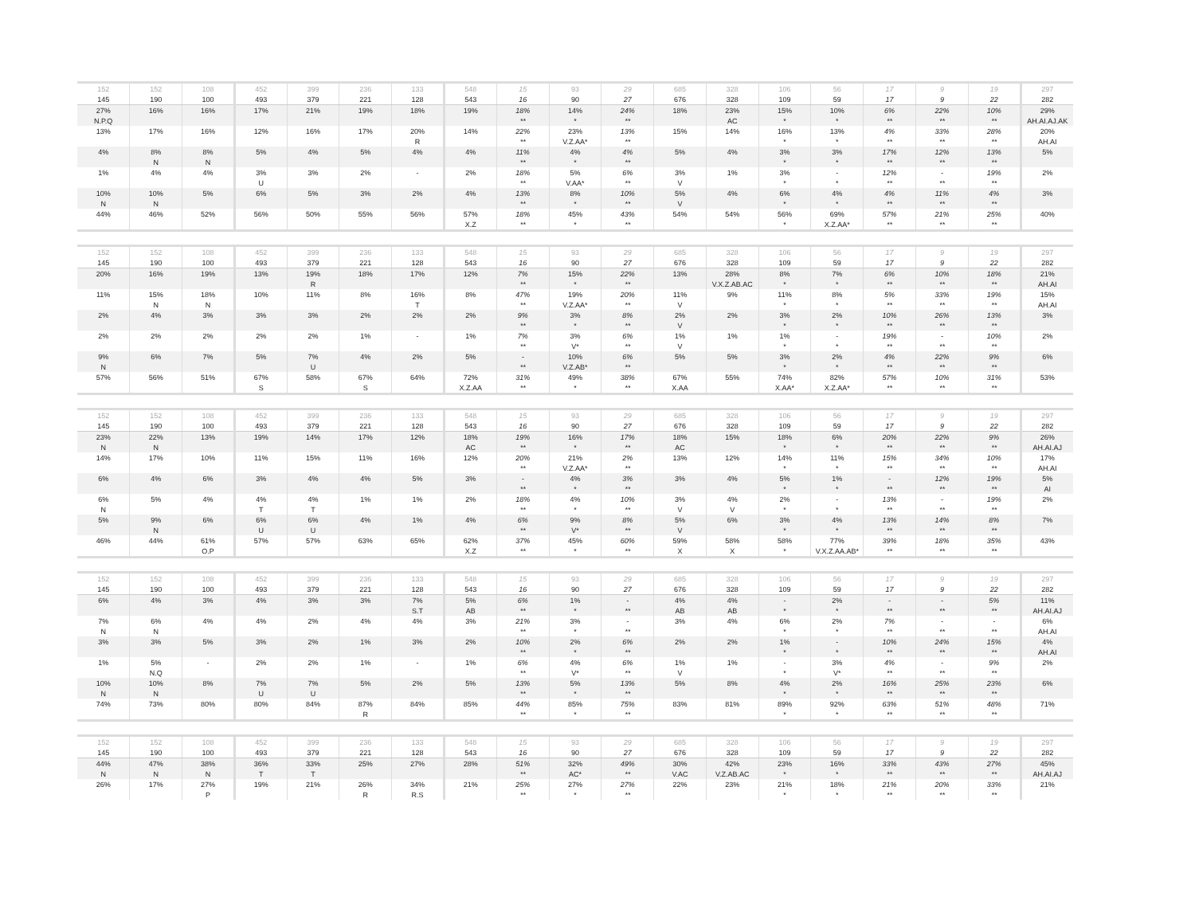| 152 | 152 | 108 | 452 | 399 | 236 | 133 | 548 | 15 | 93 | 29 | 685 | 328 | 106 | 56 | 17 | 9 | 19 | 297 |
| 145 | 190 | 100 | 493 | 379 | 221 | 128 | 543 | 16 | 90 | 27 | 676 | 328 | 109 | 59 | 17 | 9 | 22 | 282 |
| 27% | 16% | 16% | 17% | 21% | 19% | 18% | 19% | 18% | 14% | 24% | 18% | 23% | 15% | 10% | 6% | 22% | 10% | 29% |
| N.P.Q | | | | | | | | ** | * | ** | | AC | * | * | ** | ** | ** | AH.AI.AJ.AK |
| 13% | 17% | 16% | 12% | 16% | 17% | 20% | 14% | 22% | 23% | 13% | 15% | 14% | 16% | 13% | 4% | 33% | 28% | 20% |
| | | | | | | R | | ** | V.Z.AA* | ** | | | * | * | ** | ** | ** | AH.AI |
| 4% | 8% | 8% | 5% | 4% | 5% | 4% | 4% | 11% | 4% | 4% | 5% | 4% | 3% | 3% | 17% | 12% | 13% | 5% |
| | N | N | | | | | | ** | * | ** | | | * | * | ** | ** | ** | |
| 1% | 4% | 4% | 3% | 3% | 2% | - | 2% | 18% | 5% | 6% | 3% | 1% | 3% | - | 12% | - | 19% | 2% |
| | | | U | | | | | ** | V.AA* | ** | V | | * | * | ** | ** | ** | |
| 10% | 10% | 5% | 6% | 5% | 3% | 2% | 4% | 13% | 8% | 10% | 5% | 4% | 6% | 4% | 4% | 11% | 4% | 3% |
| N | N | | | | | | | ** | * | ** | V | | * | * | ** | ** | ** | |
| 44% | 46% | 52% | 56% | 50% | 55% | 56% | 57% | 18% | 45% | 43% | 54% | 54% | 56% | 69% | 57% | 21% | 25% | 40% |
| | | | | | | | X.Z | ** | * | ** | | | * | X.Z.AA* | ** | ** | ** | |
| 152 | 152 | 108 | 452 | 399 | 236 | 133 | 548 | 15 | 93 | 29 | 685 | 328 | 106 | 56 | 17 | 9 | 19 | 297 |
| 145 | 190 | 100 | 493 | 379 | 221 | 128 | 543 | 16 | 90 | 27 | 676 | 328 | 109 | 59 | 17 | 9 | 22 | 282 |
| 20% | 16% | 19% | 13% | 19% | 18% | 17% | 12% | 7% | 15% | 22% | 13% | 28% | 8% | 7% | 6% | 10% | 18% | 21% |
| | | | | R | | | | ** | * | ** | | V.X.Z.AB.AC | * | * | ** | ** | ** | AH.AI |
| 11% | 15% | 18% | 10% | 11% | 8% | 16% | 8% | 47% | 19% | 20% | 11% | 9% | 11% | 8% | 5% | 33% | 19% | 15% |
| | N | N | | | | T | | ** | V.Z.AA* | ** | V | | * | * | ** | ** | ** | AH.AI |
| 2% | 4% | 3% | 3% | 3% | 2% | 2% | 2% | 9% | 3% | 8% | 2% | 2% | 3% | 2% | 10% | 26% | 13% | 3% |
| | | | | | | | | ** | * | ** | V | | * | * | ** | ** | ** | |
| 2% | 2% | 2% | 2% | 2% | 1% | - | 1% | 7% | 3% | 6% | 1% | 1% | 1% | - | 19% | - | 10% | 2% |
| | | | | | | | | ** | V* | ** | V | | * | * | ** | ** | ** | |
| 9% | 6% | 7% | 5% | 7% | 4% | 2% | 5% | - | 10% | 6% | 5% | 5% | 3% | 2% | 4% | 22% | 9% | 6% |
| N | | | | U | | | | ** | V.Z.AB* | ** | | | * | * | ** | ** | ** | |
| 57% | 56% | 51% | 67% | 58% | 67% | 64% | 72% | 31% | 49% | 38% | 67% | 55% | 74% | 82% | 57% | 10% | 31% | 53% |
| | | | S | | S | | X.Z.AA | ** | * | ** | X.AA | | X.AA* | X.Z.AA* | ** | ** | ** | |
| 152 | 152 | 108 | 452 | 399 | 236 | 133 | 548 | 15 | 93 | 29 | 685 | 328 | 106 | 56 | 17 | 9 | 19 | 297 |
| 145 | 190 | 100 | 493 | 379 | 221 | 128 | 543 | 16 | 90 | 27 | 676 | 328 | 109 | 59 | 17 | 9 | 22 | 282 |
| 23% | 22% | 13% | 19% | 14% | 17% | 12% | 18% | 19% | 16% | 17% | 18% | 15% | 18% | 6% | 20% | 22% | 9% | 26% |
| N | N | | | | | | AC | ** | * | ** | AC | | * | * | ** | ** | ** | AH.AI.AJ |
| 14% | 17% | 10% | 11% | 15% | 11% | 16% | 12% | 20% | 21% | 2% | 13% | 12% | 14% | 11% | 15% | 34% | 10% | 17% |
| | | | | | | | | ** | V.Z.AA* | ** | | | * | * | ** | ** | ** | AH.AI |
| 6% | 4% | 6% | 3% | 4% | 4% | 5% | 3% | - | 4% | 3% | 3% | 4% | 5% | 1% | - | 12% | 19% | 5% |
| | | | | | | | | ** | * | ** | | | * | * | ** | ** | ** | AI |
| 6% | 5% | 4% | 4% | 4% | 1% | 1% | 2% | 18% | 4% | 10% | 3% | 4% | 2% | - | 13% | - | 19% | 2% |
| N | | | T | T | | | | ** | * | ** | V | V | * | * | ** | ** | ** | |
| 5% | 9% | 6% | 6% | 6% | 4% | 1% | 4% | 6% | 9% | 8% | 5% | 6% | 3% | 4% | 13% | 14% | 8% | 7% |
| | N | | U | U | | | | ** | V* | ** | V | | * | * | ** | ** | ** | |
| 46% | 44% | 61% | 57% | 57% | 63% | 65% | 62% | 37% | 45% | 60% | 59% | 58% | 58% | 77% | 39% | 18% | 35% | 43% |
| | | O.P | | | | | X.Z | ** | * | ** | X | X | * | V.X.Z.AA.AB* | ** | ** | ** | |
| 152 | 152 | 108 | 452 | 399 | 236 | 133 | 548 | 15 | 93 | 29 | 685 | 328 | 106 | 56 | 17 | 9 | 19 | 297 |
| 145 | 190 | 100 | 493 | 379 | 221 | 128 | 543 | 16 | 90 | 27 | 676 | 328 | 109 | 59 | 17 | 9 | 22 | 282 |
| 6% | 4% | 3% | 4% | 3% | 3% | 7% | 5% | 6% | 1% | - | 4% | 4% | - | 2% | - | - | 5% | 11% |
| | | | | | | S.T | AB | ** | * | ** | AB | AB | * | * | ** | ** | ** | AH.AI.AJ |
| 7% | 6% | 4% | 4% | 2% | 4% | 4% | 3% | 21% | 3% | - | 3% | 4% | 6% | 2% | 7% | - | - | 6% |
| N | N | | | | | | | ** | * | ** | | | * | * | ** | ** | ** | AH.AI |
| 3% | 3% | 5% | 3% | 2% | 1% | 3% | 2% | 10% | 2% | 6% | 2% | 2% | 1% | - | 10% | 24% | 15% | 4% |
| | | | | | | | | ** | * | ** | | | * | * | ** | ** | ** | AH.AI |
| 1% | 5% | - | 2% | 2% | 1% | - | 1% | 6% | 4% | 6% | 1% | 1% | - | 3% | 4% | - | 9% | 2% |
| | N.Q | | | | | | | ** | V* | ** | V | | * | V* | ** | ** | ** | |
| 10% | 10% | 8% | 7% | 7% | 5% | 2% | 5% | 13% | 5% | 13% | 5% | 8% | 4% | 2% | 16% | 25% | 23% | 6% |
| N | N | | U | U | | | | ** | * | ** | | | * | * | ** | ** | ** | |
| 74% | 73% | 80% | 80% | 84% | 87% | 84% | 85% | 44% | 85% | 75% | 83% | 81% | 89% | 92% | 63% | 51% | 48% | 71% |
| | | | | | R | | | ** | * | ** | | | * | * | ** | ** | ** | |
| 152 | 152 | 108 | 452 | 399 | 236 | 133 | 548 | 15 | 93 | 29 | 685 | 328 | 106 | 56 | 17 | 9 | 19 | 297 |
| 145 | 190 | 100 | 493 | 379 | 221 | 128 | 543 | 16 | 90 | 27 | 676 | 328 | 109 | 59 | 17 | 9 | 22 | 282 |
| 44% | 47% | 38% | 36% | 33% | 25% | 27% | 28% | 51% | 32% | 49% | 30% | 42% | 23% | 16% | 33% | 43% | 27% | 45% |
| N | N | N | T | T | | | | ** | AC* | ** | V.AC | V.Z.AB.AC | * | * | ** | ** | ** | AH.AI.AJ |
| 26% | 17% | 27% | 19% | 21% | 26% | 34% | 21% | 25% | 27% | 27% | 22% | 23% | 21% | 18% | 21% | 20% | 33% | 21% |
| | | P | | | R | R.S | | ** | * | ** | | | * | * | ** | ** | ** | |